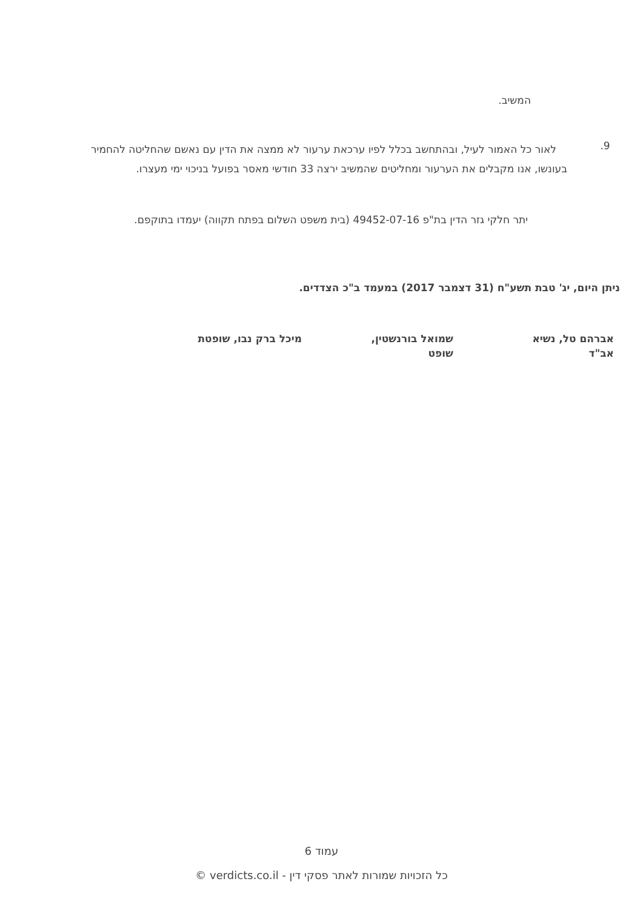המשיב.
9.
לאור כל האמור לעיל, ובהתחשב בכלל לפיו ערכאת ערעור לא ממצה את הדין עם נאשם שהחליטה להחמיר בעונשו, אנו מקבלים את הערעור ומחליטים שהמשיב ירצה 33 חודשי מאסר בפועל בניכוי ימי מעצרו.
יתר חלקי גזר הדין בת"פ 49452-07-16 (בית משפט השלום בפתח תקווה) יעמדו בתוקפם.
ניתן היום, יג' טבת תשע"ח (31 דצמבר 2017) במעמד ב"כ הצדדים.
אברהם טל, נשיא אב"ד
שמואל בורנשטין, שופט
מיכל ברק נבו, שופטת
עמוד 6
כל הזכויות שמורות לאתר פסקי דין - verdicts.co.il ©